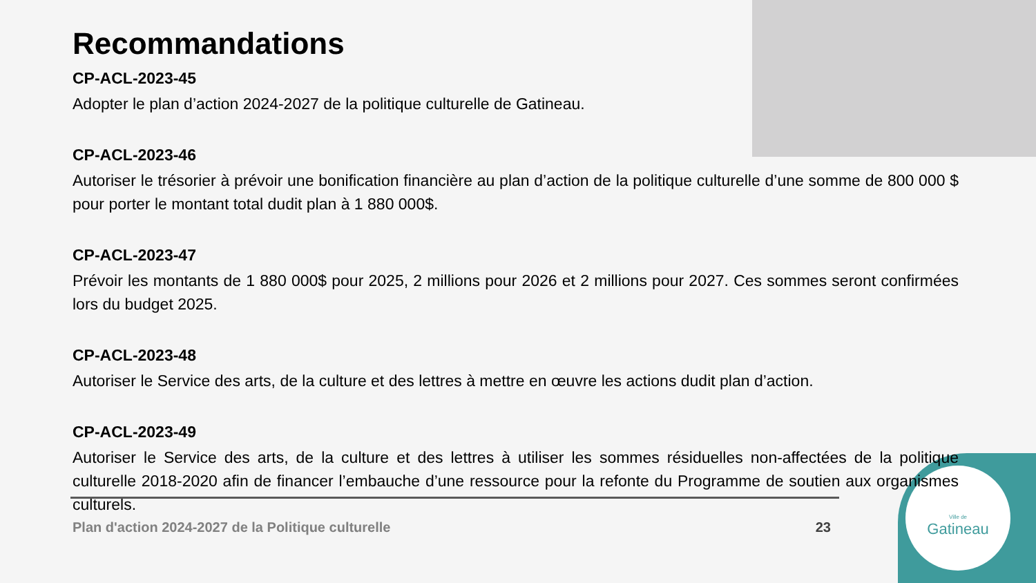Ville de
Gatineau
Recommandations
CP-ACL-2023-45
Adopter le plan d’action 2024-2027 de la politique culturelle de Gatineau.
CP-ACL-2023-46
Autoriser le trésorier à prévoir une bonification financière au plan d’action de la politique culturelle d’une somme de 800 000 $ pour porter le montant total dudit plan à 1 880 000$.
CP-ACL-2023-47
Prévoir les montants de 1 880 000$ pour 2025, 2 millions pour 2026 et 2 millions pour 2027. Ces sommes seront confirmées lors du budget 2025.
CP-ACL-2023-48
Autoriser le Service des arts, de la culture et des lettres à mettre en œuvre les actions dudit plan d’action.
CP-ACL-2023-49
Autoriser le Service des arts, de la culture et des lettres à utiliser les sommes résiduelles non-affectées de la politique culturelle 2018-2020 afin de financer l’embauche d’une ressource pour la refonte du Programme de soutien aux organismes culturels.
Plan d'action 2024-2027 de la Politique culturelle 23